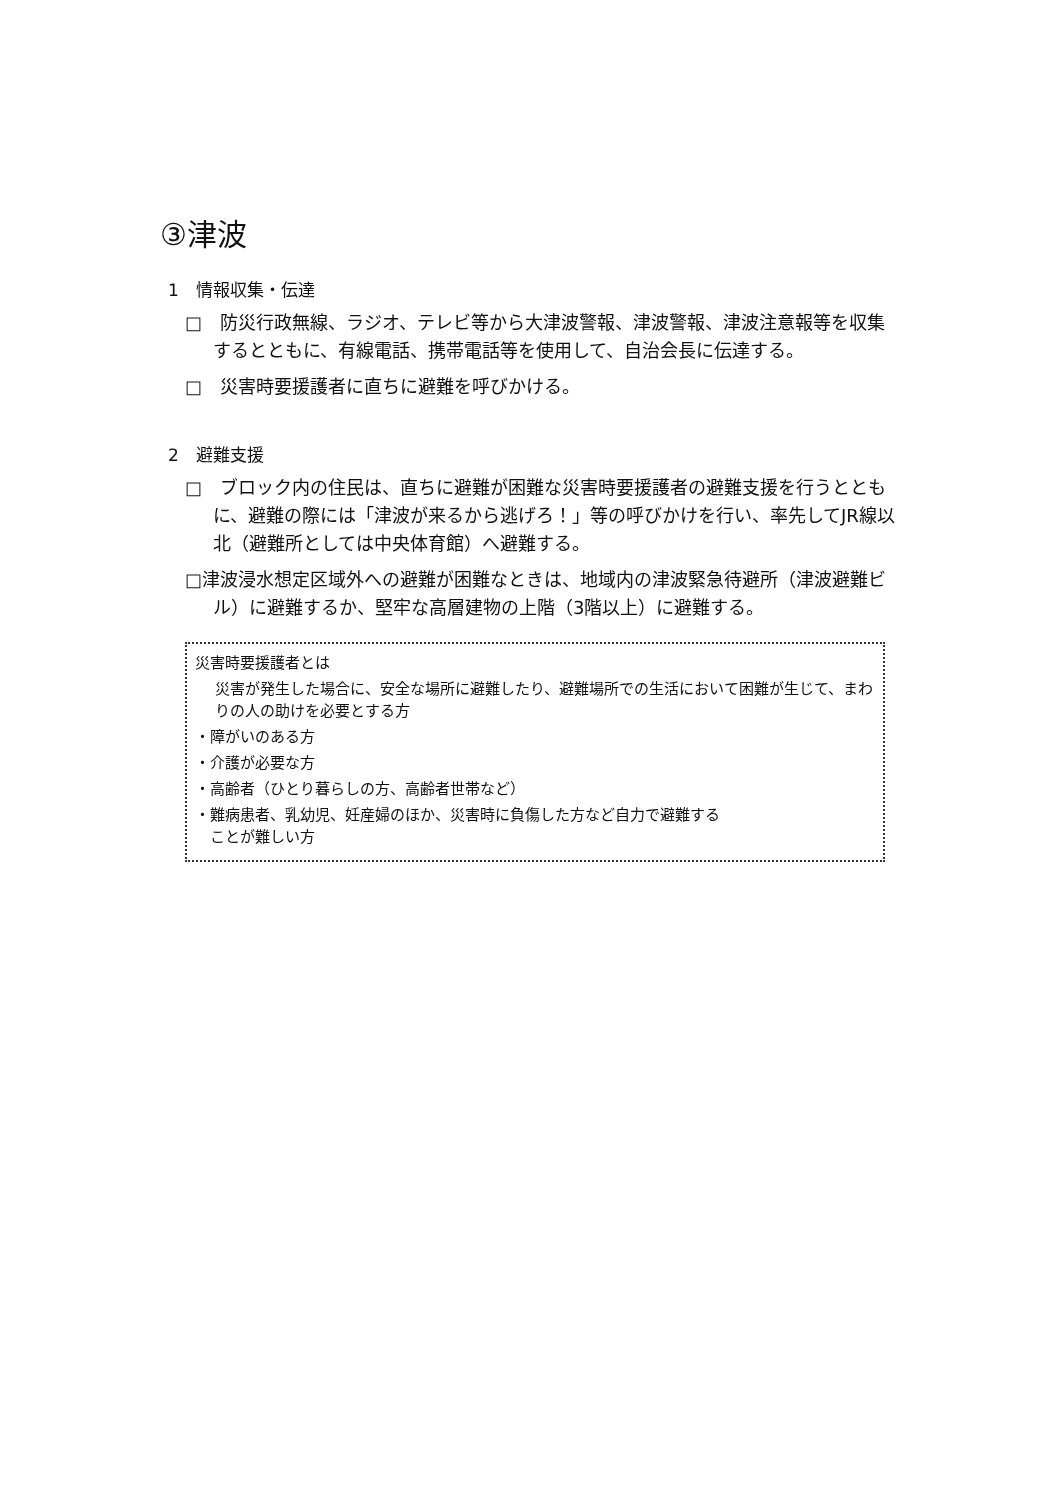③津波
1　情報収集・伝達
□　防災行政無線、ラジオ、テレビ等から大津波警報、津波警報、津波注意報等を収集するとともに、有線電話、携帯電話等を使用して、自治会長に伝達する。
□　災害時要援護者に直ちに避難を呼びかける。
2　避難支援
□　ブロック内の住民は、直ちに避難が困難な災害時要援護者の避難支援を行うとともに、避難の際には「津波が来るから逃げろ！」等の呼びかけを行い、率先してJR線以北（避難所としては中央体育館）へ避難する。
□津波浸水想定区域外への避難が困難なときは、地域内の津波緊急待避所（津波避難ビル）に避難するか、堅牢な高層建物の上階（3階以上）に避難する。
災害時要援護者とは
災害が発生した場合に、安全な場所に避難したり、避難場所での生活において困難が生じて、まわりの人の助けを必要とする方
・障がいのある方
・介護が必要な方
・高齢者（ひとり暮らしの方、高齢者世帯など）
・難病患者、乳幼児、妊産婦のほか、災害時に負傷した方など自力で避難する
　ことが難しい方